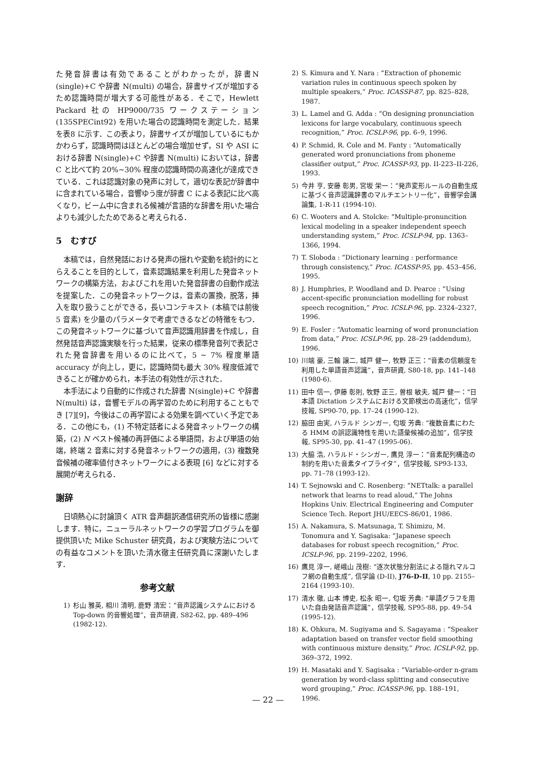た発音辞書は有効であることがわかったが，辞書N (single)+C や辞書 N(multi) の場合，辞書サイズが増加するため認識時間が増大する可能性がある．そこで，Hewlett Packard 社の HP9000/735 ワークステーション (135SPECint92) を用いた場合の認識時間を測定した．結果を表8 に示す．この表より，辞書サイズが増加しているにもかかわらず，認識時間はほとんどの場合増加せず，SI や ASI における辞書 N(single)+C や辞書 N(multi) においては，辞書 C と比べて約 20%∼30% 程度の認識時間の高速化が達成できている．これは認識対象の発声に対して，適切な表記が辞書中に含まれている場合，音響ゆう度が辞書 C による表記に比べ高くなり，ビーム中に含まれる候補が言語的な辞書を用いた場合よりも減少したためであると考えられる．
5　むすび
本稿では，自然発話における発声の揺れや変動を統計的にとらえることを目的として，音素認識結果を利用した発音ネットワークの構築方法，およびこれを用いた発音辞書の自動作成法を提案した．この発音ネットワークは，音素の置換，脱落，挿入を取り扱うことができる，長いコンテキスト (本稿では前後 5 音素) を少量のパラメータで考慮できるなどの特徴をもつ．この発音ネットワークに基づいて音声認識用辞書を作成し，自然発話音声認識実験を行った結果，従来の標準発音列で表記された発音辞書を用いるのに比べて，5 ∼ 7% 程度単語 accuracy が向上し，更に，認識時間も最大 30% 程度低減できることが確かめられ，本手法の有効性が示された．
本手法により自動的に作成された辞書 N(single)+C や辞書 N(multi) は，音響モデルの再学習のために利用することもでき [7][9]，今後はこの再学習による効果を調べていく予定である．この他にも，(1) 不特定話者による発音ネットワークの構築，(2) N ベスト候補の再評価による単語間，および単語の始端，終端 2 音素に対する発音ネットワークの適用，(3) 複数発音候補の確率値付きネットワークによる表現 [6] などに対する展開が考えられる．
謝辞
日頃熱心に討論頂く ATR 音声翻訳通信研究所の皆様に感謝します．特に，ニューラルネットワークの学習プログラムを御提供頂いた Mike Schuster 研究員，および実験方法についての有益なコメントを頂いた清水徹主任研究員に深謝いたします．
参考文献
1) 杉山 雅英, 相川 清明, 鹿野 清宏：“音声認識システムにおける Top-down 的音響処理”，音声研資, S82-62, pp. 489–496 (1982-12).
2) S. Kimura and Y. Nara : “Extraction of phonemic variation rules in continuous speech spoken by multiple speakers,” Proc. ICASSP-87, pp. 825–828, 1987.
3) L. Lamel and G. Adda : “On designing pronunciation lexicons for large vocabulary, continuous speech recognition,” Proc. ICSLP-96, pp. 6–9, 1996.
4) P. Schmid, R. Cole and M. Fanty : “Automatically generated word pronunciations from phoneme classifier output,” Proc. ICASSP-93, pp. II-223–II-226, 1993.
5) 今井 亨, 安藤 彰男, 宮坂 栄一：“発声変形ルールの自動生成に基づく音声認識辞書のマルチエントリー化”，音響学会講論集, 1-R-11 (1994-10).
6) C. Wooters and A. Stolcke: “Multiple-pronuncition lexical modeling in a speaker independent speech understanding system,” Proc. ICSLP-94, pp. 1363–1366, 1994.
7) T. Sloboda : “Dictionary learning : performance through consistency,” Proc. ICASSP-95, pp. 453–456, 1995.
8) J. Humphries, P. Woodland and D. Pearce : “Using accent-specific pronunciation modelling for robust speech recognition,” Proc. ICSLP-96, pp. 2324–2327, 1996.
9) E. Fosler : “Automatic learning of word pronunciation from data,” Proc. ICSLP-96, pp. 28–29 (addendum), 1996.
10) 川端 豪, 三輪 譲二, 城戸 健一, 牧野 正三：“音素の信頼度を利用した単語音声認識”，音声研資, S80-18, pp. 141–148 (1980-6).
11) 田中 信一, 伊藤 彰則, 牧野 正三, 曽根 敏夫, 城戸 健一：“日本語 Dictation システムにおける文節検出の高速化”，信学技報, SP90-70, pp. 17–24 (1990-12).
12) 脇田 由実, ハラルド シンガー, 匂坂 芳典: “複数音素にわたる HMM の誤認識特性を用いた語彙候補の追加”，信学技報, SP95-30, pp. 41–47 (1995-06).
13) 大脇 浩, ハラルド・シンガー, 鷹見 淳一：“音素配列構造の制約を用いた音素タイプライタ”，信学技報, SP93-133, pp. 71–78 (1993-12).
14) T. Sejnowski and C. Rosenberg: “NETtalk: a parallel network that learns to read aloud,” The Johns Hopkins Univ. Electrical Engineering and Computer Science Tech. Report JHU/EECS-86/01, 1986.
15) A. Nakamura, S. Matsunaga, T. Shimizu, M. Tonomura and Y. Sagisaka: “Japanese speech databases for robust speech recognition,” Proc. ICSLP-96, pp. 2199–2202, 1996.
16) 鷹見 淳一, 嵯峨山 茂樹: “逐次状態分割法による隠れマルコフ網の自動生成”, 信学論 (D-II), J76-D-II, 10 pp. 2155–2164 (1993-10).
17) 清水 徹, 山本 博史, 松永 昭一, 匂坂 芳典: “単語グラフを用いた自由発話音声認識”，信学技報, SP95-88, pp. 49–54 (1995-12).
18) K. Ohkura, M. Sugiyama and S. Sagayama : “Speaker adaptation based on transfer vector field smoothing with continuous mixture density,” Proc. ICSLP-92, pp. 369–372, 1992.
19) H. Masataki and Y. Sagisaka : “Variable-order n-gram generation by word-class splitting and consecutive word grouping,” Proc. ICASSP-96, pp. 188–191, 1996.
— 22 —